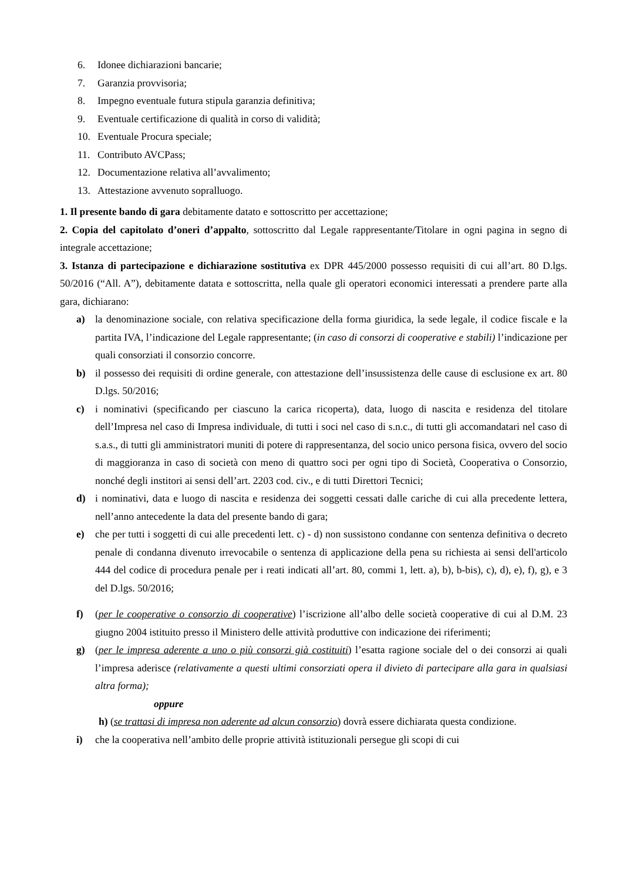6. Idonee dichiarazioni bancarie;
7. Garanzia provvisoria;
8. Impegno eventuale futura stipula garanzia definitiva;
9. Eventuale certificazione di qualità in corso di validità;
10. Eventuale Procura speciale;
11. Contributo AVCPass;
12. Documentazione relativa all’avvalimento;
13. Attestazione avvenuto sopralluogo.
1. Il presente bando di gara debitamente datato e sottoscritto per accettazione;
2. Copia del capitolato d’oneri d’appalto, sottoscritto dal Legale rappresentante/Titolare in ogni pagina in segno di integrale accettazione;
3. Istanza di partecipazione e dichiarazione sostitutiva ex DPR 445/2000 possesso requisiti di cui all’art. 80 D.lgs. 50/2016 (“All. A”), debitamente datata e sottoscritta, nella quale gli operatori economici interessati a prendere parte alla gara, dichiarano:
a) la denominazione sociale, con relativa specificazione della forma giuridica, la sede legale, il codice fiscale e la partita IVA, l’indicazione del Legale rappresentante; (in caso di consorzi di cooperative e stabili) l’indicazione per quali consorziati il consorzio concorre.
b) il possesso dei requisiti di ordine generale, con attestazione dell’insussistenza delle cause di esclusione ex art. 80 D.lgs. 50/2016;
c) i nominativi (specificando per ciascuno la carica ricoperta), data, luogo di nascita e residenza del titolare dell’Impresa nel caso di Impresa individuale, di tutti i soci nel caso di s.n.c., di tutti gli accomandatari nel caso di s.a.s., di tutti gli amministratori muniti di potere di rappresentanza, del socio unico persona fisica, ovvero del socio di maggioranza in caso di società con meno di quattro soci per ogni tipo di Società, Cooperativa o Consorzio, nonché degli institori ai sensi dell’art. 2203 cod. civ., e di tutti Direttori Tecnici;
d) i nominativi, data e luogo di nascita e residenza dei soggetti cessati dalle cariche di cui alla precedente lettera, nell’anno antecedente la data del presente bando di gara;
e) che per tutti i soggetti di cui alle precedenti lett. c) - d) non sussistono condanne con sentenza definitiva o decreto penale di condanna divenuto irrevocabile o sentenza di applicazione della pena su richiesta ai sensi dell'articolo 444 del codice di procedura penale per i reati indicati all’art. 80, commi 1, lett. a), b), b-bis), c), d), e), f), g), e 3 del D.lgs. 50/2016;
f) (per le cooperative o consorzio di cooperative) l’iscrizione all’albo delle società cooperative di cui al D.M. 23 giugno 2004 istituito presso il Ministero delle attività produttive con indicazione dei riferimenti;
g) (per le impresa aderente a uno o più consorzi già costituiti) l’esatta ragione sociale del o dei consorzi ai quali l’impresa aderisce (relativamente a questi ultimi consorziati opera il divieto di partecipare alla gara in qualsiasi altra forma);
oppure
h) (se trattasi di impresa non aderente ad alcun consorzio) dovrà essere dichiarata questa condizione.
i) che la cooperativa nell’ambito delle proprie attività istituzionali persegue gli scopi di cui